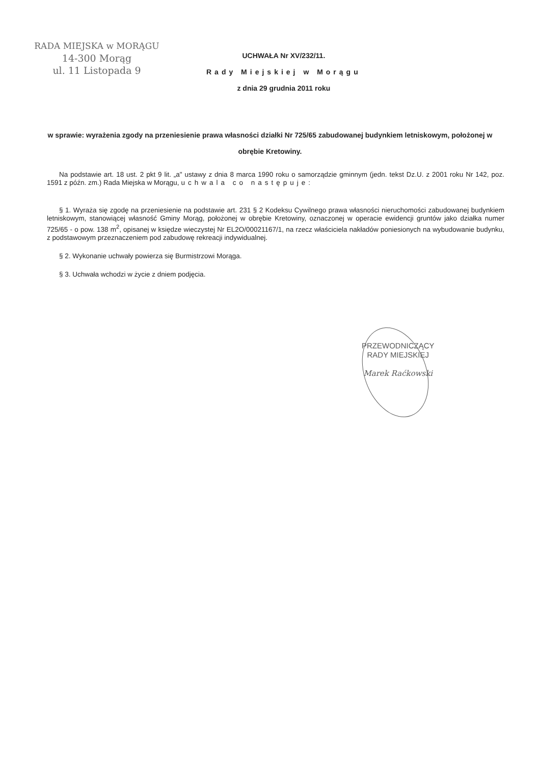RADA MIEJSKA w MORĄGU
14-300 Morąg
ul. 11 Listopada 9
UCHWAŁA Nr XV/232/11.
Rady Miejskiej w Morągu
z dnia 29 grudnia 2011 roku
w sprawie: wyrażenia zgody na przeniesienie prawa własności działki Nr 725/65 zabudowanej budynkiem letniskowym, położonej w obrębie Kretowiny.
Na podstawie art. 18 ust. 2 pkt 9 lit. „a" ustawy z dnia 8 marca 1990 roku o samorządzie gminnym (jedn. tekst Dz.U. z 2001 roku Nr 142, poz. 1591 z późn. zm.) Rada Miejska w Morągu, uchwala co następuje:
§ 1. Wyraża się zgodę na przeniesienie na podstawie art. 231 § 2 Kodeksu Cywilnego prawa własności nieruchomości zabudowanej budynkiem letniskowym, stanowiącej własność Gminy Morąg, położonej w obrębie Kretowiny, oznaczonej w operacie ewidencji gruntów jako działka numer 725/65 - o pow. 138 m<sup>2</sup>, opisanej w księdze wieczystej Nr EL2O/00021167/1, na rzecz właściciela nakładów poniesionych na wybudowanie budynku, z podstawowym przeznaczeniem pod zabudowę rekreacji indywidualnej.
§ 2. Wykonanie uchwały powierza się Burmistrzowi Morąga.
§ 3. Uchwała wchodzi w życie z dniem podjęcia.
PRZEWODNICZĄCY
RADY MIEJSKIEJ
Marek Raćkowski